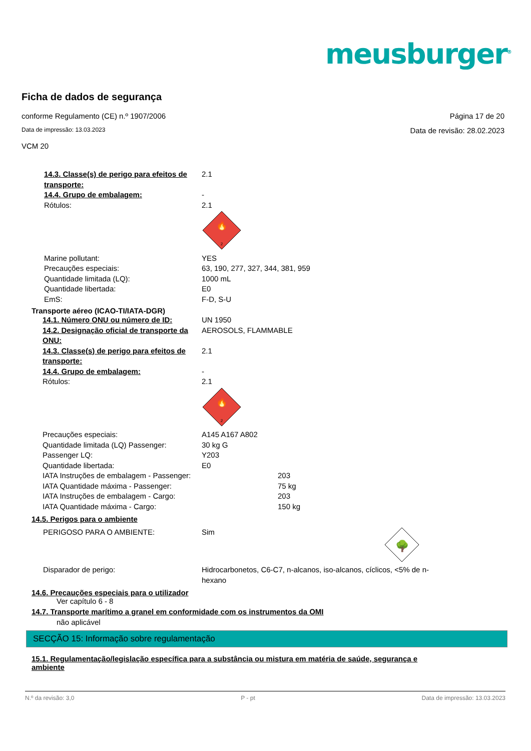meusburger<sup>®</sup>
Ficha de dados de segurança
conforme Regulamento (CE) n.º 1907/2006 Página 17 de 20
Data de impressão: 13.03.2023 Data de revisão: 28.02.2023
VCM 20
14.3. Classe(s) de perigo para efeitos de transporte:
2.1
14.4. Grupo de embalagem: -
Rótulos: 2.1
2
🔥
Marine pollutant: YES
Precauções especiais: 63, 190, 277, 327, 344, 381, 959
Quantidade limitada (LQ): 1000 mL
Quantidade libertada: E0
EmS: F-D, S-U
Transporte aéreo (ICAO-TI/IATA-DGR)
14.1. Número ONU ou número de ID: UN 1950
14.2. Designação oficial de transporte da ONU:
AEROSOLS, FLAMMABLE
14.3. Classe(s) de perigo para efeitos de transporte:
2.1
14.4. Grupo de embalagem: -
Rótulos: 2.1
2
🔥
Precauções especiais: A145 A167 A802
Quantidade limitada (LQ) Passenger: 30 kg G
Passenger LQ: Y203
Quantidade libertada: E0
IATA Instruções de embalagem - Passenger: 203
IATA Quantidade máxima - Passenger: 75 kg
IATA Instruções de embalagem - Cargo: 203
IATA Quantidade máxima - Cargo: 150 kg
14.5. Perigos para o ambiente
PERIGOSO PARA O AMBIENTE: Sim
🌳
Disparador de perigo: Hidrocarbonetos, C6-C7, n-alcanos, iso-alcanos, cíclicos, <5% de n-hexano
14.6. Precauções especiais para o utilizador
Ver capítulo 6 - 8
14.7. Transporte marítimo a granel em conformidade com os instrumentos da OMI
não aplicável
SECÇÃO 15: Informação sobre regulamentação
15.1. Regulamentação/legislação específica para a substância ou mistura em matéria de saúde, segurança e ambiente
N.º da revisão: 3,0 P - pt Data de impressão: 13.03.2023